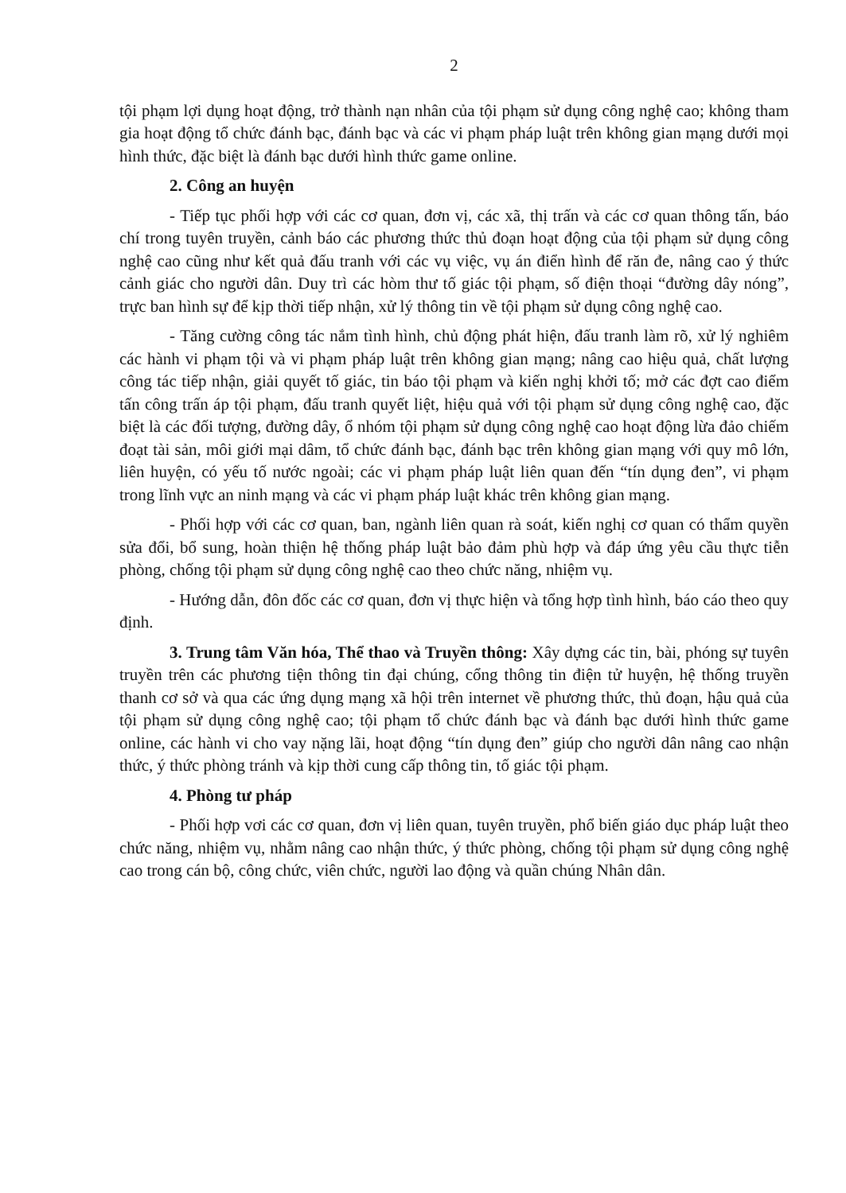2
tội phạm lợi dụng hoạt động, trở thành nạn nhân của tội phạm sử dụng công nghệ cao; không tham gia hoạt động tổ chức đánh bạc, đánh bạc và các vi phạm pháp luật trên không gian mạng dưới mọi hình thức, đặc biệt là đánh bạc dưới hình thức game online.
2. Công an huyện
- Tiếp tục phối hợp với các cơ quan, đơn vị, các xã, thị trấn và các cơ quan thông tấn, báo chí trong tuyên truyền, cảnh báo các phương thức thủ đoạn hoạt động của tội phạm sử dụng công nghệ cao cũng như kết quả đấu tranh với các vụ việc, vụ án điển hình để răn đe, nâng cao ý thức cảnh giác cho người dân. Duy trì các hòm thư tố giác tội phạm, số điện thoại “đường dây nóng”, trực ban hình sự để kịp thời tiếp nhận, xử lý thông tin về tội phạm sử dụng công nghệ cao.
- Tăng cường công tác nắm tình hình, chủ động phát hiện, đấu tranh làm rõ, xử lý nghiêm các hành vi phạm tội và vi phạm pháp luật trên không gian mạng; nâng cao hiệu quả, chất lượng công tác tiếp nhận, giải quyết tố giác, tin báo tội phạm và kiến nghị khởi tố; mở các đợt cao điểm tấn công trấn áp tội phạm, đấu tranh quyết liệt, hiệu quả với tội phạm sử dụng công nghệ cao, đặc biệt là các đối tượng, đường dây, ổ nhóm tội phạm sử dụng công nghệ cao hoạt động lừa đảo chiếm đoạt tài sản, môi giới mại dâm, tổ chức đánh bạc, đánh bạc trên không gian mạng với quy mô lớn, liên huyện, có yếu tố nước ngoài; các vi phạm pháp luật liên quan đến “tín dụng đen”, vi phạm trong lĩnh vực an ninh mạng và các vi phạm pháp luật khác trên không gian mạng.
- Phối hợp với các cơ quan, ban, ngành liên quan rà soát, kiến nghị cơ quan có thẩm quyền sửa đổi, bổ sung, hoàn thiện hệ thống pháp luật bảo đảm phù hợp và đáp ứng yêu cầu thực tiễn phòng, chống tội phạm sử dụng công nghệ cao theo chức năng, nhiệm vụ.
- Hướng dẫn, đôn đốc các cơ quan, đơn vị thực hiện và tổng hợp tình hình, báo cáo theo quy định.
3. Trung tâm Văn hóa, Thể thao và Truyền thông: Xây dựng các tin, bài, phóng sự tuyên truyền trên các phương tiện thông tin đại chúng, cổng thông tin điện tử huyện, hệ thống truyền thanh cơ sở và qua các ứng dụng mạng xã hội trên internet về phương thức, thủ đoạn, hậu quả của tội phạm sử dụng công nghệ cao; tội phạm tổ chức đánh bạc và đánh bạc dưới hình thức game online, các hành vi cho vay nặng lãi, hoạt động “tín dụng đen” giúp cho người dân nâng cao nhận thức, ý thức phòng tránh và kịp thời cung cấp thông tin, tố giác tội phạm.
4. Phòng tư pháp
- Phối hợp vơi các cơ quan, đơn vị liên quan, tuyên truyền, phổ biến giáo dục pháp luật theo chức năng, nhiệm vụ, nhằm nâng cao nhận thức, ý thức phòng, chống tội phạm sử dụng công nghệ cao trong cán bộ, công chức, viên chức, người lao động và quần chúng Nhân dân.